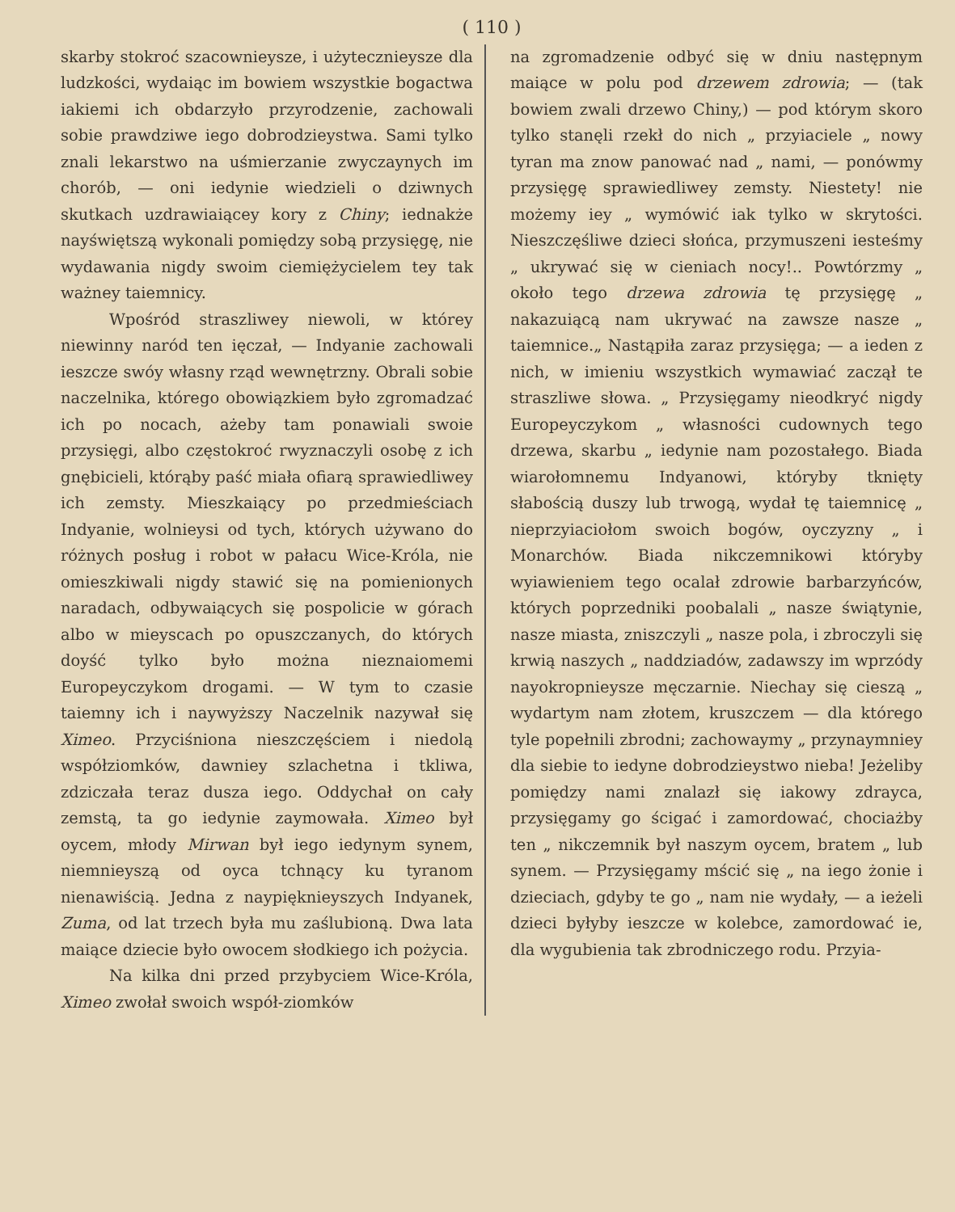( 110 )
skarby stokroć szacownieysze, i użytecznieysze dla ludzkości, wydaiąc im bowiem wszystkie bogactwa iakiemi ich obdarzyło przyrodzenie, zachowali sobie prawdziwe iego dobrodzieystwa. Sami tylko znali lekarstwo na uśmierzanie zwyczaynych im chorób, — oni iedynie wiedzieli o dziwnych skutkach uzdrawiaiącey kory z Chiny; iednakże nayświętszą wykonali pomiędzy sobą przysięgę, nie wydawania nigdy swoim ciemiężycielem tey tak ważney taiemnicy.
Wpośród straszliwey niewoli, w którey niewinny naród ten ięczał, — Indyanie zachowali ieszcze swóy własny rząd wewnętrzny. Obrali sobie naczelnika, którego obowiązkiem było zgromadzać ich po nocach, ażeby tam ponawiali swoie przysięgi, albo częstokroć rwyznaczyli osobę z ich gnębicieli, którąby paść miała ofiarą sprawiedliwey ich zemsty. Mieszkaiący po przedmieściach Indyanie, wolnieysi od tych, których używano do różnych posług i robot w pałacu Wice-Króla, nie omieszkiwali nigdy stawić się na pomienionych naradach, odbywaiących się pospolicie w górach albo w mieyscach po opuszczanych, do których doyść tylko było można nieznaiomemi Europeyczykom drogami. — W tym to czasie taiemny ich i naywyższy Naczelnik nazywał się Ximeo. Przyciśniona nieszczęściem i niedolą współziomków, dawniey szlachetna i tkliwa, zdziczała teraz dusza iego. Oddychał on cały zemstą, ta go iedynie zaymowała. Ximeo był oycem, młody Mirwan był iego iedynym synem, niemnieyszą od oyca tchnący ku tyranom nienawiścią. Jedna z naypięknieyszych Indyanek, Zuma, od lat trzech była mu zaślubioną. Dwa lata maiące dziecie było owocem słodkiego ich pożycia.
Na kilka dni przed przybyciem Wice-Króla, Ximeo zwołał swoich współ-ziomków
na zgromadzenie odbyć się w dniu następnym maiące w polu pod drzewem zdrowia; — (tak bowiem zwali drzewo Chiny,) — pod którym skoro tylko stanęli rzekł do nich „ przyiaciele „ nowy tyran ma znow panować nad „ nami, — ponówmy przysięgę sprawiedliwey zemsty. Niestety! nie możemy iey „ wymówić iak tylko w skrytości. Nieszczęśliwe dzieci słońca, przymuszeni iesteśmy „ ukrywać się w cieniach nocy!.. Powtórzmy „ około tego drzewa zdrowia tę przysięgę „ nakazuiącą nam ukrywać na zawsze nasze „ taiemnice.„ Nastąpiła zaraz przysięga; — a ieden z nich, w imieniu wszystkich wymawiać zaczął te straszliwe słowa. „ Przysięgamy nieodkryć nigdy Europeyczykom „ własności cudownych tego drzewa, skarbu „ iedynie nam pozostałego. Biada wiarołomnemu Indyanowi, któryby tknięty słabością duszy lub trwogą, wydał tę taiemnicę „ nieprzyiaciołom swoich bogów, oyczyzny „ i Monarchów. Biada nikczemnikowi któryby wyiawieniem tego ocalał zdrowie barbarzyńców, których poprzedniki poobalali „ nasze świątynie, nasze miasta, zniszczyli „ nasze pola, i zbroczyli się krwią naszych „ naddziadów, zadawszy im wprzódy nayokropnieysze męczarnie. Niechay się cieszą „ wydartym nam złotem, kruszczem — dla którego tyle popełnili zbrodni; zachowaymy „ przynaymniey dla siebie to iedyne dobrodzieystwo nieba! Jeżeliby pomiędzy nami znalazł się iakowy zdrayca, przysięgamy go ścigać i zamordować, chociażby ten „ nikczemnik był naszym oycem, bratem „ lub synem. — Przysięgamy mścić się „ na iego żonie i dzieciach, gdyby te go „ nam nie wydały, — a ieżeli dzieci byłyby ieszcze w kolebce, zamordować ie, dla wygubienia tak zbrodniczego rodu. Przyia-